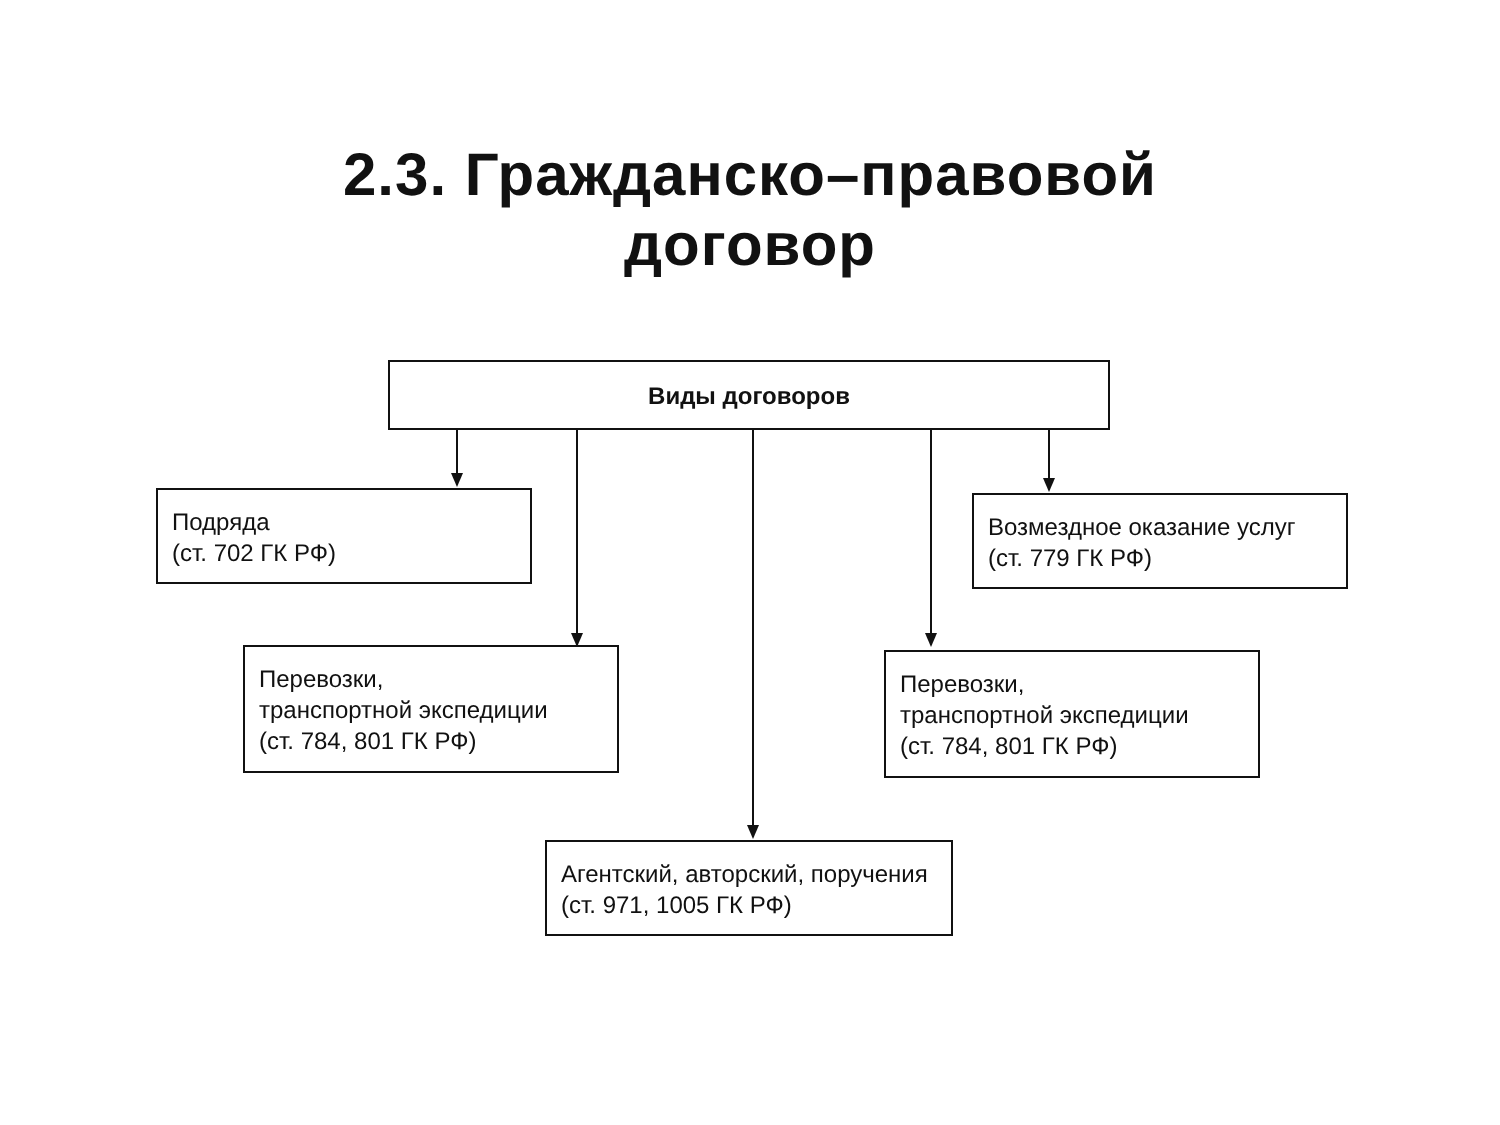2.3. Гражданско–правовой
договор
Виды договоров
Подряда
(ст. 702 ГК РФ)
Возмездное оказание услуг
(ст. 779 ГК РФ)
Перевозки,
транспортной экспедиции
(ст. 784, 801 ГК РФ)
Перевозки,
транспортной экспедиции
(ст. 784, 801 ГК РФ)
Агентский, авторский, поручения
(ст. 971, 1005 ГК РФ)